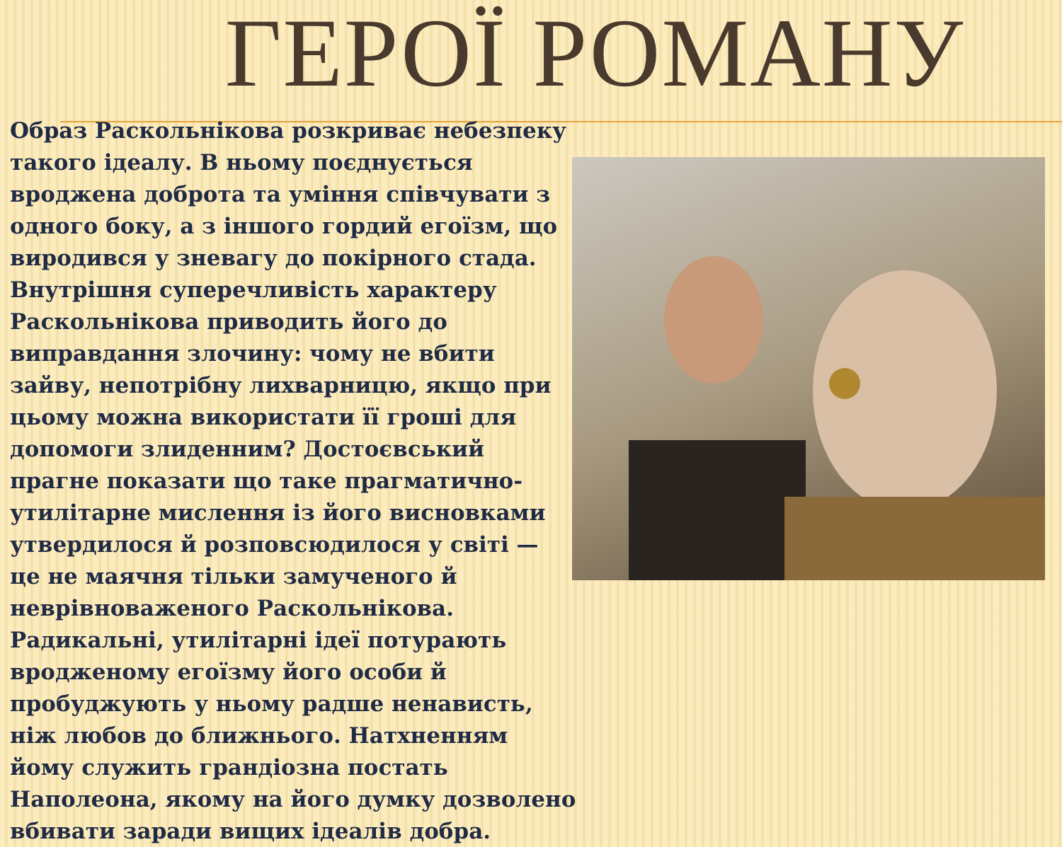ГЕРОЇ РОМАНУ
Образ Раскольнікова розкриває небезпеку такого ідеалу. В ньому поєднується вроджена доброта та уміння співчувати з одного боку, а з іншого гордий егоїзм, що виродився у зневагу до покірного стада. Внутрішня суперечливість характеру Раскольнікова приводить його до виправдання злочину: чому не вбити зайву, непотрібну лихварницю, якщо при цьому можна використати її гроші для допомоги злиденним? Достоєвський прагне показати що таке прагматично-утилітарне мислення із його висновками утвердилося й розповсюдилося у світі — це не маячня тільки замученого й неврівноваженого Раскольнікова. Радикальні, утилітарні ідеї потурають вродженому егоїзму його особи й пробуджують у ньому радше ненависть, ніж любов до ближнього. Натхненням йому служить грандіозна постать Наполеона, якому на його думку дозволено вбивати заради вищих ідеалів добра.